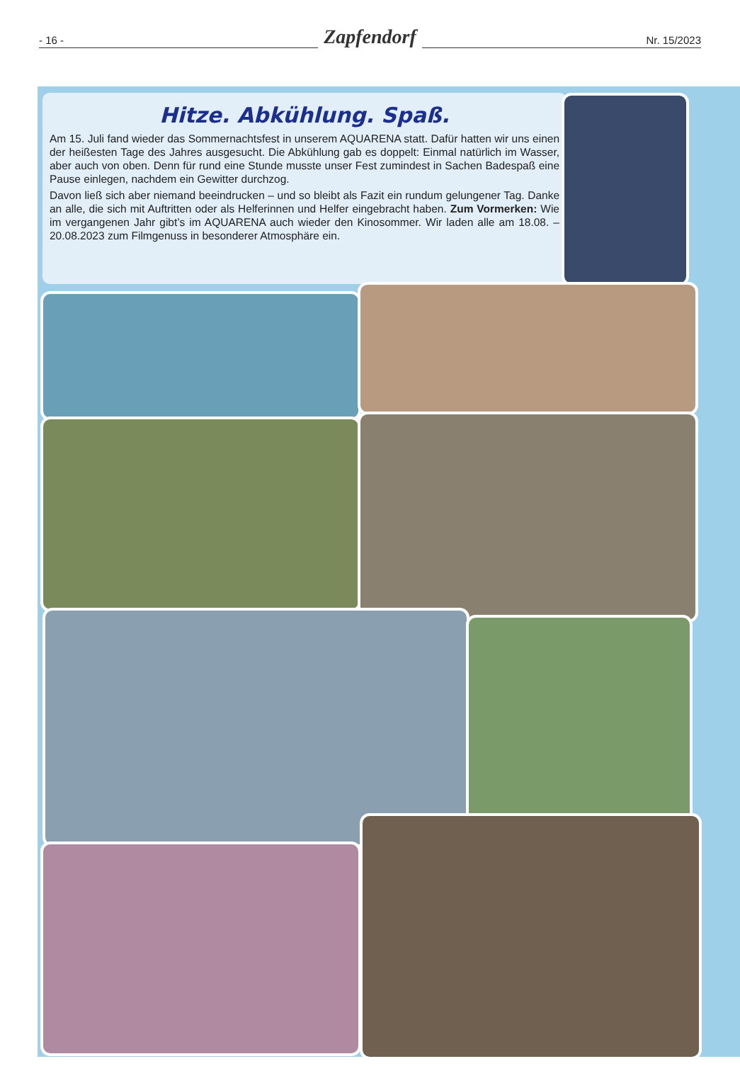- 16 -
Zapfendorf
Nr. 15/2023
Hitze. Abkühlung. Spaß.
Am 15. Juli fand wieder das Sommernachtsfest in unserem AQUARENA statt. Dafür hatten wir uns einen der heißesten Tage des Jahres ausgesucht. Die Abkühlung gab es doppelt: Einmal natürlich im Wasser, aber auch von oben. Denn für rund eine Stunde musste unser Fest zumindest in Sachen Badespaß eine Pause einlegen, nachdem ein Gewitter durchzog.
Davon ließ sich aber niemand beeindrucken – und so bleibt als Fazit ein rundum gelungener Tag. Danke an alle, die sich mit Auftritten oder als Helferinnen und Helfer eingebracht haben. Zum Vormerken: Wie im vergangenen Jahr gibt’s im AQUARENA auch wieder den Kinosommer. Wir laden alle am 18.08. – 20.08.2023 zum Filmgenuss in besonderer Atmosphäre ein.